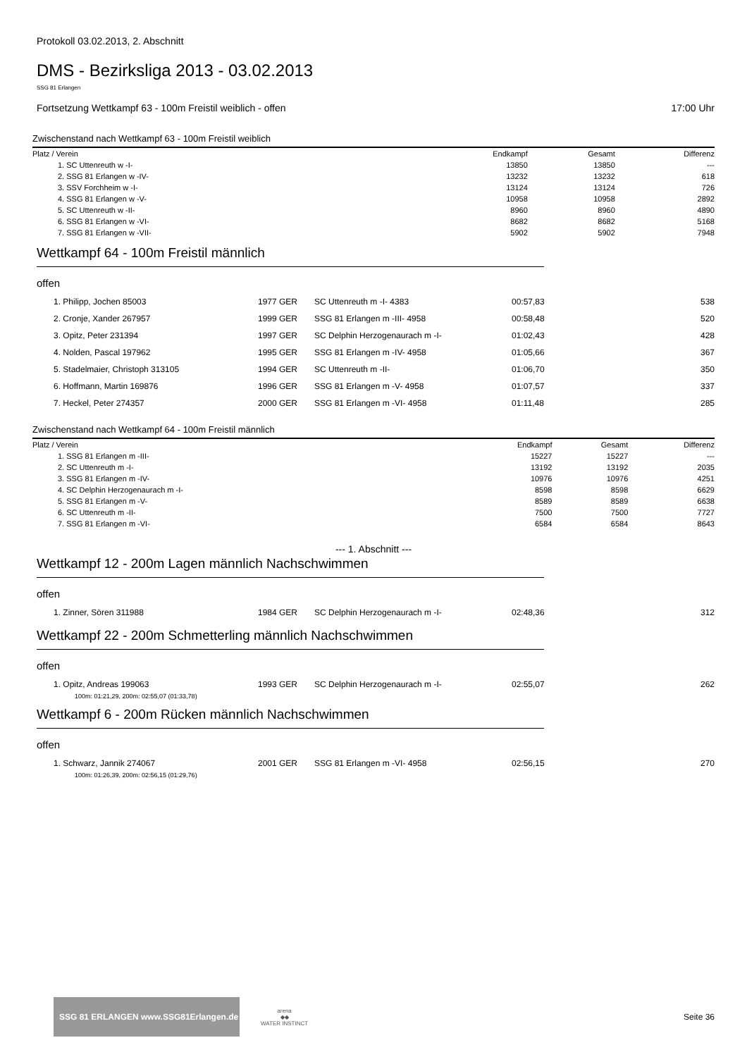Protokoll 03.02.2013, 2. Abschnitt
DMS - Bezirksliga 2013 - 03.02.2013
SSG 81 Erlangen
Fortsetzung Wettkampf 63 - 100m Freistil weiblich - offen 17:00 Uhr
Zwischenstand nach Wettkampf 63 - 100m Freistil weiblich
| Platz / Verein | Endkampf | Gesamt | Differenz |
| --- | --- | --- | --- |
| 1. SC Uttenreuth w -I- | 13850 | 13850 | --- |
| 2. SSG 81 Erlangen w -IV- | 13232 | 13232 | 618 |
| 3. SSV Forchheim w -I- | 13124 | 13124 | 726 |
| 4. SSG 81 Erlangen w -V- | 10958 | 10958 | 2892 |
| 5. SC Uttenreuth w -II- | 8960 | 8960 | 4890 |
| 6. SSG 81 Erlangen w -VI- | 8682 | 8682 | 5168 |
| 7. SSG 81 Erlangen w -VII- | 5902 | 5902 | 7948 |
Wettkampf 64 - 100m Freistil männlich
offen
| 1. Philipp, Jochen 85003 | 1977 GER | SC Uttenreuth m -I- 4383 | 00:57,83 | 538 |
| 2. Cronje, Xander 267957 | 1999 GER | SSG 81 Erlangen m -III- 4958 | 00:58,48 | 520 |
| 3. Opitz, Peter 231394 | 1997 GER | SC Delphin Herzogenaurach m -I- | 01:02,43 | 428 |
| 4. Nolden, Pascal 197962 | 1995 GER | SSG 81 Erlangen m -IV- 4958 | 01:05,66 | 367 |
| 5. Stadelmaier, Christoph 313105 | 1994 GER | SC Uttenreuth m -II- | 01:06,70 | 350 |
| 6. Hoffmann, Martin 169876 | 1996 GER | SSG 81 Erlangen m -V- 4958 | 01:07,57 | 337 |
| 7. Heckel, Peter 274357 | 2000 GER | SSG 81 Erlangen m -VI- 4958 | 01:11,48 | 285 |
Zwischenstand nach Wettkampf 64 - 100m Freistil männlich
| Platz / Verein | Endkampf | Gesamt | Differenz |
| --- | --- | --- | --- |
| 1. SSG 81 Erlangen m -III- | 15227 | 15227 | --- |
| 2. SC Uttenreuth m -I- | 13192 | 13192 | 2035 |
| 3. SSG 81 Erlangen m -IV- | 10976 | 10976 | 4251 |
| 4. SC Delphin Herzogenaurach m -I- | 8598 | 8598 | 6629 |
| 5. SSG 81 Erlangen m -V- | 8589 | 8589 | 6638 |
| 6. SC Uttenreuth m -II- | 7500 | 7500 | 7727 |
| 7. SSG 81 Erlangen m -VI- | 6584 | 6584 | 8643 |
--- 1. Abschnitt ---
Wettkampf 12 - 200m Lagen männlich Nachschwimmen
offen
| 1. Zinner, Sören 311988 | 1984 GER | SC Delphin Herzogenaurach m -I- | 02:48,36 | 312 |
Wettkampf 22 - 200m Schmetterling männlich Nachschwimmen
offen
| 1. Opitz, Andreas 199063 | 1993 GER | SC Delphin Herzogenaurach m -I- | 02:55,07 | 262 |
100m: 01:21,29, 200m: 02:55,07 (01:33,78)
Wettkampf 6 - 200m Rücken männlich Nachschwimmen
offen
| 1. Schwarz, Jannik 274067 | 2001 GER | SSG 81 Erlangen m -VI- 4958 | 02:56,15 | 270 |
100m: 01:26,39, 200m: 02:56,15 (01:29,76)
SSG 81 ERLANGEN www.SSG81Erlangen.de
arena
◆◆
WATER INSTINCT
Seite 36